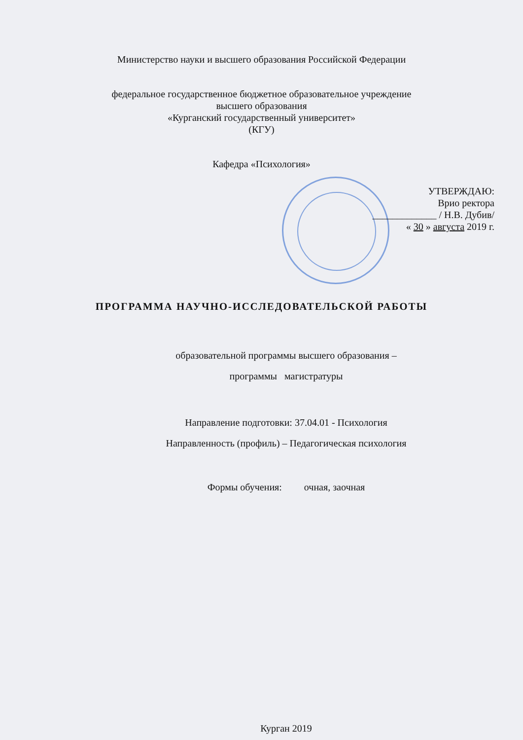Министерство науки и высшего образования Российской Федерации
федеральное государственное бюджетное образовательное учреждение
высшего образования
«Курганский государственный университет»
(КГУ)
Кафедра «Психология»
УТВЕРЖДАЮ:
Врио ректора
_____________ / Н.В. Дубив/
« 30 » августа 2019 г.
ПРОГРАММА НАУЧНО-ИССЛЕДОВАТЕЛЬСКОЙ РАБОТЫ
образовательной программы высшего образования –
программы магистратуры
Направление подготовки: 37.04.01 - Психология
Направленность (профиль) – Педагогическая психология
Формы обучения: очная, заочная
Курган 2019